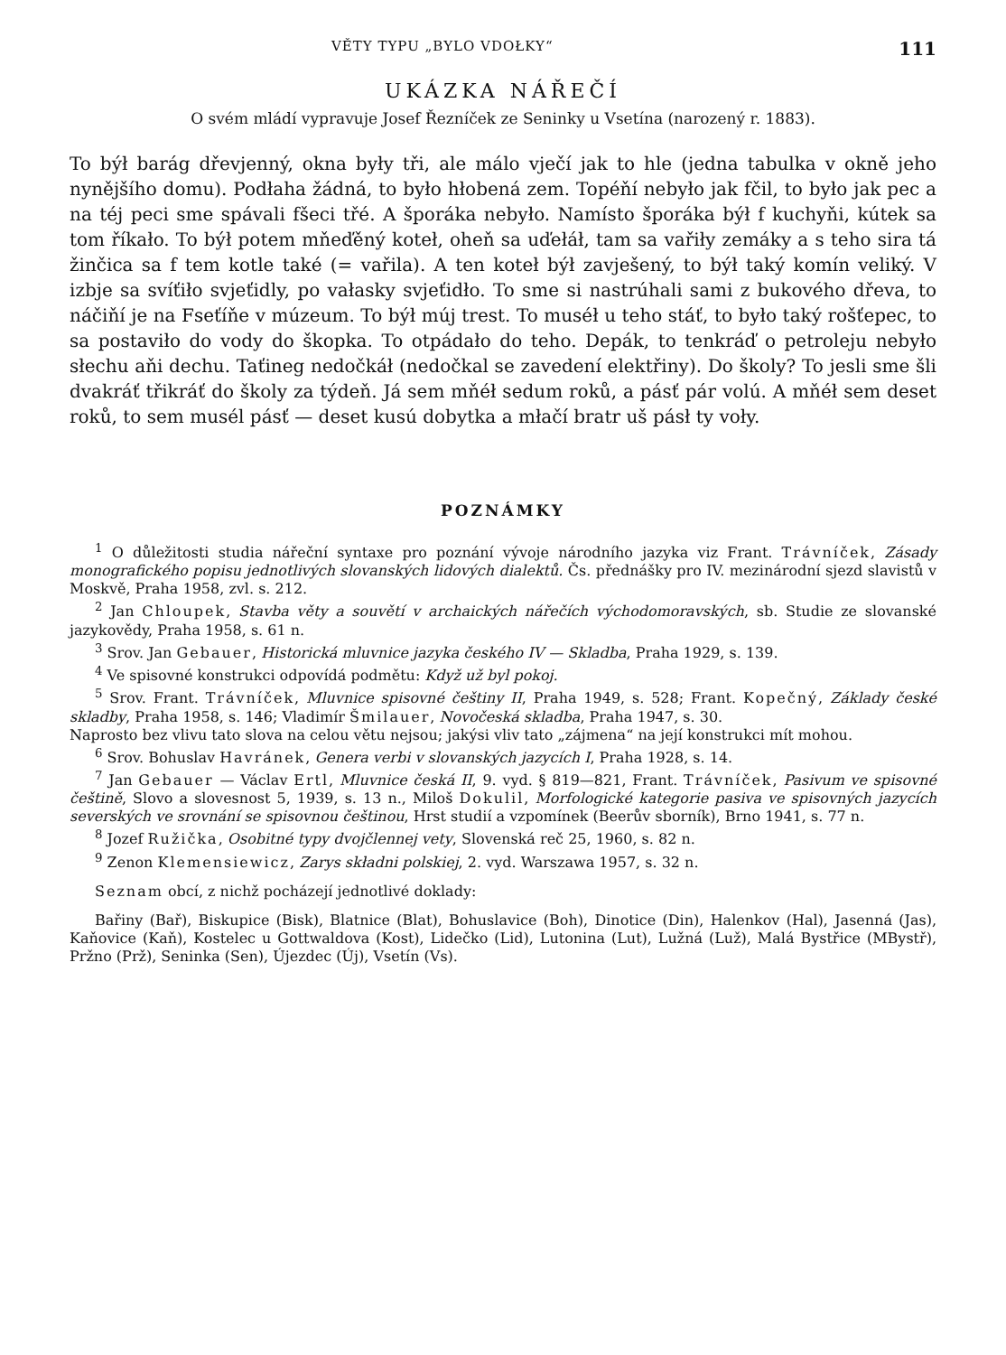VĚTY TYPU „BYLO VDOŁKY“111
UKÁZKA NÁŘEČÍ
O svém mládí vypravuje Josef Řezníček ze Seninky u Vsetína (narozený r. 1883).
To býł barág dřevjenný, okna były tři, ale málo vječí jak to hle (jedna tabulka v okně jeho nynějšího domu). Podłaha žádná, to było hłobená zem. Topéňí nebyło jak fčil, to było jak pec a na téj peci sme spávali fšeci třé. A šporáka nebyło. Namísto šporáka býł f kuchyňi, kútek sa tom říkało. To býł potem mňeďěný koteł, oheň sa uďełáł, tam sa vařiły zemáky a s teho sira tá žinčica sa f tem kotle také (= vařila). A ten koteł býł zavješený, to býł taký komín veliký. V izbje sa svíťiło svjeťidly, po vałasky svjeťidło. To sme si nastrúhali sami z bukového dřeva, to náčiňí je na Fseťíňe v múzeum. To býł múj trest. To muséł u teho stáť, to było taký rošťepec, to sa postaviło do vody do škopka. To otpádało do teho. Depák, to tenkráď o petroleju nebyło słechu aňi dechu. Taťineg nedočkáł (nedočkal se zavedení elektřiny). Do školy? To jesli sme šli dvakráť třikráť do školy za týdeň. Já sem mňéł sedum roků, a pásť pár volú. A mňéł sem deset roků, to sem musél pásť — deset kusú dobytka a młačí bratr uš pásł ty voły.
POZNÁMKY
<sup>1</sup> O důležitosti studia nářeční syntaxe pro poznání vývoje národního jazyka viz Frant. Trávníček, Zásady monografického popisu jednotlivých slovanských lidových dialektů. Čs. přednášky pro IV. mezinárodní sjezd slavistů v Moskvě, Praha 1958, zvl. s. 212.
<sup>2</sup> Jan Chloupek, Stavba věty a souvětí v archaických nářečích východomoravských, sb. Studie ze slovanské jazykovědy, Praha 1958, s. 61 n.
<sup>3</sup> Srov. Jan Gebauer, Historická mluvnice jazyka českého IV — Skladba, Praha 1929, s. 139.
<sup>4</sup> Ve spisovné konstrukci odpovídá podmětu: Když už byl pokoj.
<sup>5</sup> Srov. Frant. Trávníček, Mluvnice spisovné češtiny II, Praha 1949, s. 528; Frant. Kopečný, Základy české skladby, Praha 1958, s. 146; Vladimír Šmilauer, Novočeská skladba, Praha 1947, s. 30.
Naprosto bez vlivu tato slova na celou větu nejsou; jakýsi vliv tato „zájmena“ na její konstrukci mít mohou.
<sup>6</sup> Srov. Bohuslav Havránek, Genera verbi v slovanských jazycích I, Praha 1928, s. 14.
<sup>7</sup> Jan Gebauer — Václav Ertl, Mluvnice česká II, 9. vyd. § 819—821, Frant. Trávníček, Pasivum ve spisovné češtině, Slovo a slovesnost 5, 1939, s. 13 n., Miloš Dokulil, Morfologické kategorie pasiva ve spisovných jazycích severských ve srovnání se spisovnou češtinou, Hrst studií a vzpomínek (Beerův sborník), Brno 1941, s. 77 n.
<sup>8</sup> Jozef Ružička, Osobitné typy dvojčlennej vety, Slovenská reč 25, 1960, s. 82 n.
<sup>9</sup> Zenon Klemensiewicz, Zarys składni polskiej, 2. vyd. Warszawa 1957, s. 32 n.
Seznam obcí, z nichž pocházejí jednotlivé doklady:
Bařiny (Bař), Biskupice (Bisk), Blatnice (Blat), Bohuslavice (Boh), Dinotice (Din), Halenkov (Hal), Jasenná (Jas), Kaňovice (Kaň), Kostelec u Gottwaldova (Kost), Lidečko (Lid), Lutonina (Lut), Lužná (Luž), Malá Bystřice (MBystř), Pržno (Prž), Seninka (Sen), Újezdec (Új), Vsetín (Vs).